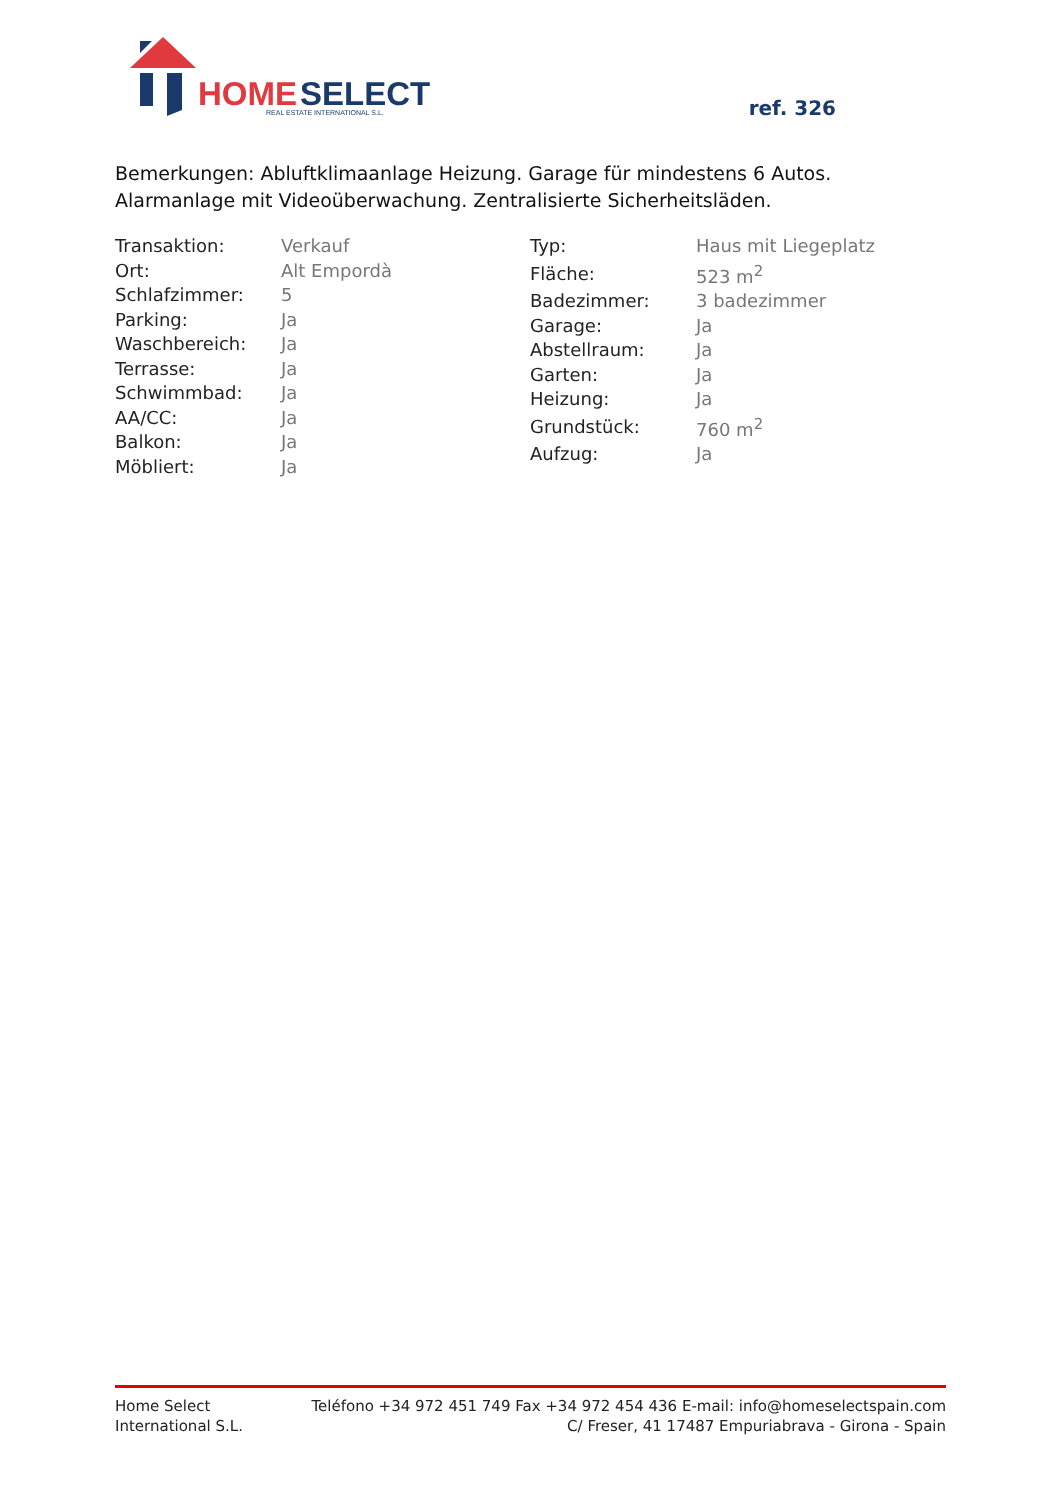HOME
SELECT
REAL ESTATE INTERNATIONAL S.L.
ref. 326
Bemerkungen: Abluftklimaanlage Heizung. Garage für mindestens 6 Autos. Alarmanlage mit Videoüberwachung. Zentralisierte Sicherheitsläden.
| Transaktion: | Verkauf |
| Ort: | Alt Empordà |
| Schlafzimmer: | 5 |
| Parking: | Ja |
| Waschbereich: | Ja |
| Terrasse: | Ja |
| Schwimmbad: | Ja |
| AA/CC: | Ja |
| Balkon: | Ja |
| Möbliert: | Ja |
| Typ: | Haus mit Liegeplatz |
| Fläche: | 523 m<sup>2</sup> |
| Badezimmer: | 3 badezimmer |
| Garage: | Ja |
| Abstellraum: | Ja |
| Garten: | Ja |
| Heizung: | Ja |
| Grundstück: | 760 m<sup>2</sup> |
| Aufzug: | Ja |
Home Select
International S.L.
Teléfono +34 972 451 749 Fax +34 972 454 436 E-mail: info@homeselectspain.com
C/ Freser, 41 17487 Empuriabrava - Girona - Spain